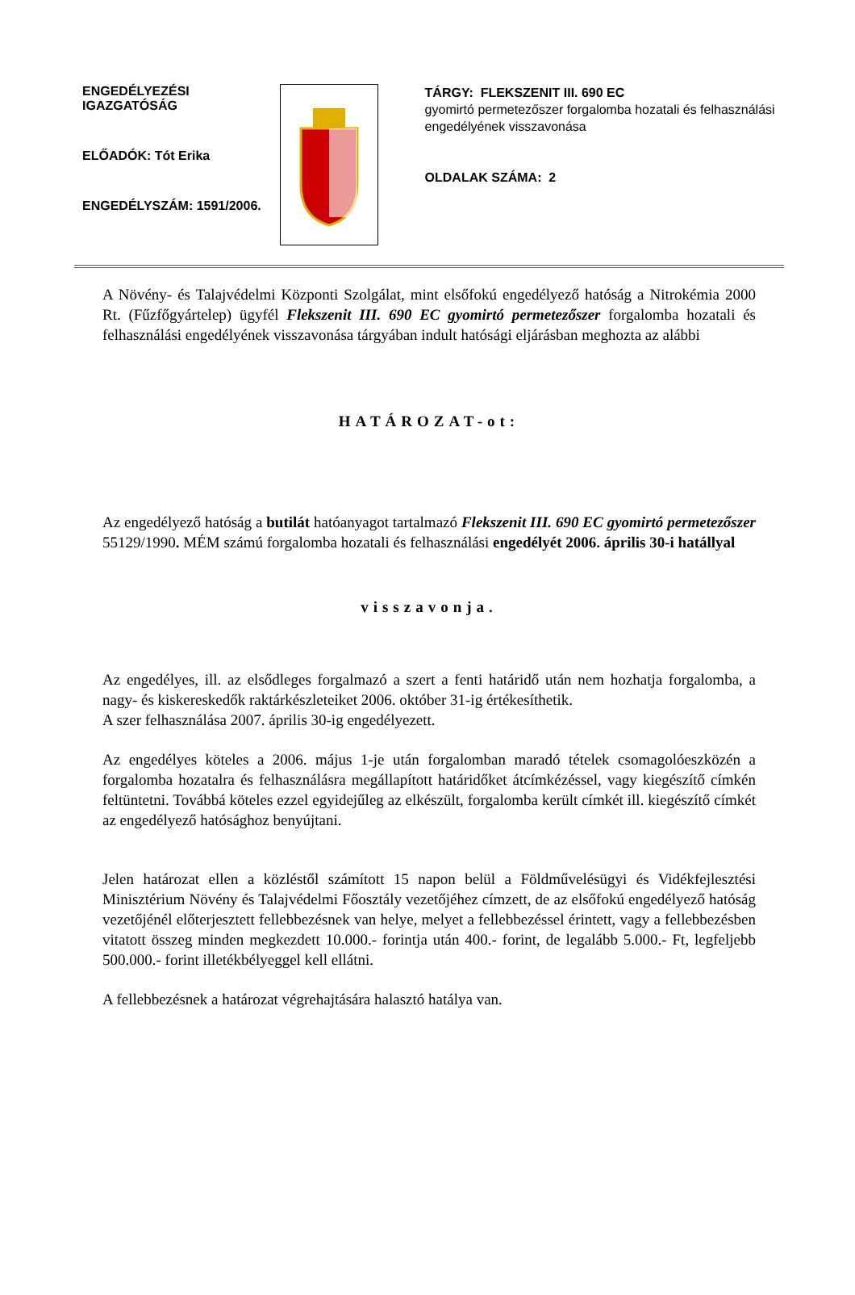ENGEDÉLYEZÉSI IGAZGATÓSÁG
ELŐADÓK: Tót Erika
ENGEDÉLYSZÁM: 1591/2006.
TÁRGY: FLEKSZENIT III. 690 EC
gyomirtó permetezőszer forgalomba hozatali és felhasználási engedélyének visszavonása
OLDALAK SZÁMA: 2
A Növény- és Talajvédelmi Központi Szolgálat, mint elsőfokú engedélyező hatóság a Nitrokémia 2000 Rt. (Fűzfőgyártelep) ügyfél Flekszenit III. 690 EC gyomirtó permetezőszer forgalomba hozatali és felhasználási engedélyének visszavonása tárgyában indult hatósági eljárásban meghozta az alábbi
HATÁROZAT-ot:
Az engedélyező hatóság a butilát hatóanyagot tartalmazó Flekszenit III. 690 EC gyomirtó permetezőszer 55129/1990. MÉM számú forgalomba hozatali és felhasználási engedélyét 2006. április 30-i hatállyal
visszavonja.
Az engedélyes, ill. az elsődleges forgalmazó a szert a fenti határidő után nem hozhatja forgalomba, a nagy- és kiskereskedők raktárkészleteiket 2006. október 31-ig értékesíthetik.
A szer felhasználása 2007. április 30-ig engedélyezett.
Az engedélyes köteles a 2006. május 1-je után forgalomban maradó tételek csomagolóeszközén a forgalomba hozatalra és felhasználásra megállapított határidőket átcímkézéssel, vagy kiegészítő címkén feltüntetni. Továbbá köteles ezzel egyidejűleg az elkészült, forgalomba került címkét ill. kiegészítő címkét az engedélyező hatósághoz benyújtani.
Jelen határozat ellen a közléstől számított 15 napon belül a Földművelésügyi és Vidékfejlesztési Minisztérium Növény és Talajvédelmi Főosztály vezetőjéhez címzett, de az elsőfokú engedélyező hatóság vezetőjénél előterjesztett fellebbezésnek van helye, melyet a fellebbezéssel érintett, vagy a fellebbezésben vitatott összeg minden megkezdett 10.000.- forintja után 400.- forint, de legalább 5.000.- Ft, legfeljebb 500.000.- forint illetékbélyeggel kell ellátni.
A fellebbezésnek a határozat végrehajtására halasztó hatálya van.